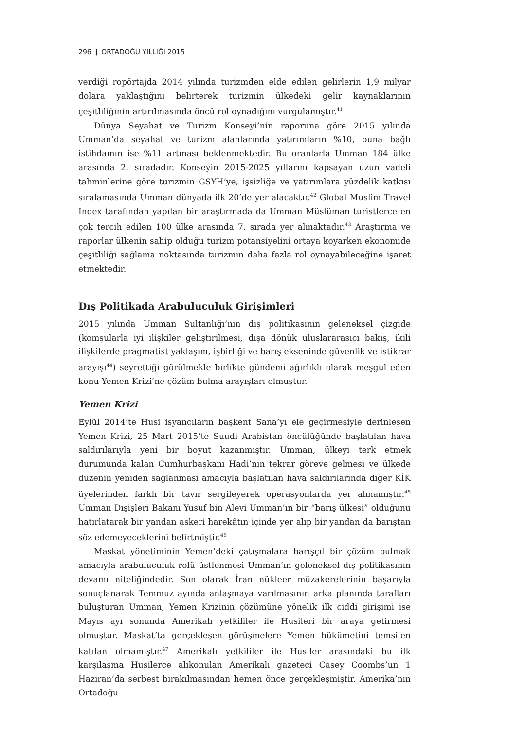296 ❙ ORTADOĞU YILLIĞI 2015
verdiği ropörtajda 2014 yılında turizmden elde edilen gelirlerin 1,9 milyar dolara yaklaştığını belirterek turizmin ülkedeki gelir kaynaklarının çeşitliliğinin artırılmasında öncü rol oynadığını vurgulamıştır.<sup>41</sup>
Dünya Seyahat ve Turizm Konseyi’nin raporuna göre 2015 yılında Umman’da seyahat ve turizm alanlarında yatırımların %10, buna bağlı istihdamın ise %11 artması beklenmektedir. Bu oranlarla Umman 184 ülke arasında 2. sıradadır. Konseyin 2015-2025 yıllarını kapsayan uzun vadeli tahminlerine göre turizmin GSYH’ye, işsizliğe ve yatırımlara yüzdelik katkısı sıralamasında Umman dünyada ilk 20’de yer alacaktır.<sup>42</sup> Global Muslim Travel Index tarafından yapılan bir araştırmada da Umman Müslüman turistlerce en çok tercih edilen 100 ülke arasında 7. sırada yer almaktadır.<sup>43</sup> Araştırma ve raporlar ülkenin sahip olduğu turizm potansiyelini ortaya koyarken ekonomide çeşitliliği sağlama noktasında turizmin daha fazla rol oynayabileceğine işaret etmektedir.
Dış Politikada Arabuluculuk Girişimleri
2015 yılında Umman Sultanlığı’nın dış politikasının geleneksel çizgide (komşularla iyi ilişkiler geliştirilmesi, dışa dönük uluslararasıcı bakış, ikili ilişkilerde pragmatist yaklaşım, işbirliği ve barış ekseninde güvenlik ve istikrar arayışı<sup>44</sup>) seyrettiği görülmekle birlikte gündemi ağırlıklı olarak meşgul eden konu Yemen Krizi’ne çözüm bulma arayışları olmuştur.
Yemen Krizi
Eylül 2014’te Husi isyancıların başkent Sana’yı ele geçirmesiyle derinleşen Yemen Krizi, 25 Mart 2015’te Suudi Arabistan öncülüğünde başlatılan hava saldırılarıyla yeni bir boyut kazanmıştır. Umman, ülkeyi terk etmek durumunda kalan Cumhurbaşkanı Hadi’nin tekrar göreve gelmesi ve ülkede düzenin yeniden sağlanması amacıyla başlatılan hava saldırılarında diğer KİK üyelerinden farklı bir tavır sergileyerek operasyonlarda yer almamıştır.<sup>45</sup> Umman Dışişleri Bakanı Yusuf bin Alevi Umman’ın bir “barış ülkesi” olduğunu hatırlatarak bir yandan askeri harekâtın içinde yer alıp bir yandan da barıştan söz edemeyeceklerini belirtmiştir.<sup>46</sup>
Maskat yönetiminin Yemen’deki çatışmalara barışçıl bir çözüm bulmak amacıyla arabuluculuk rolü üstlenmesi Umman’ın geleneksel dış politikasının devamı niteliğindedir. Son olarak İran nükleer müzakerelerinin başarıyla sonuçlanarak Temmuz ayında anlaşmaya varılmasının arka planında tarafları buluşturan Umman, Yemen Krizinin çözümüne yönelik ilk ciddi girişimi ise Mayıs ayı sonunda Amerikalı yetkililer ile Husileri bir araya getirmesi olmuştur. Maskat’ta gerçekleşen görüşmelere Yemen hükümetini temsilen katılan olmamıştır.<sup>47</sup> Amerikalı yetkililer ile Husiler arasındaki bu ilk karşılaşma Husilerce alıkonulan Amerikalı gazeteci Casey Coombs’un 1 Haziran’da serbest bırakılmasından hemen önce gerçekleşmiştir. Amerika’nın Ortadoğu